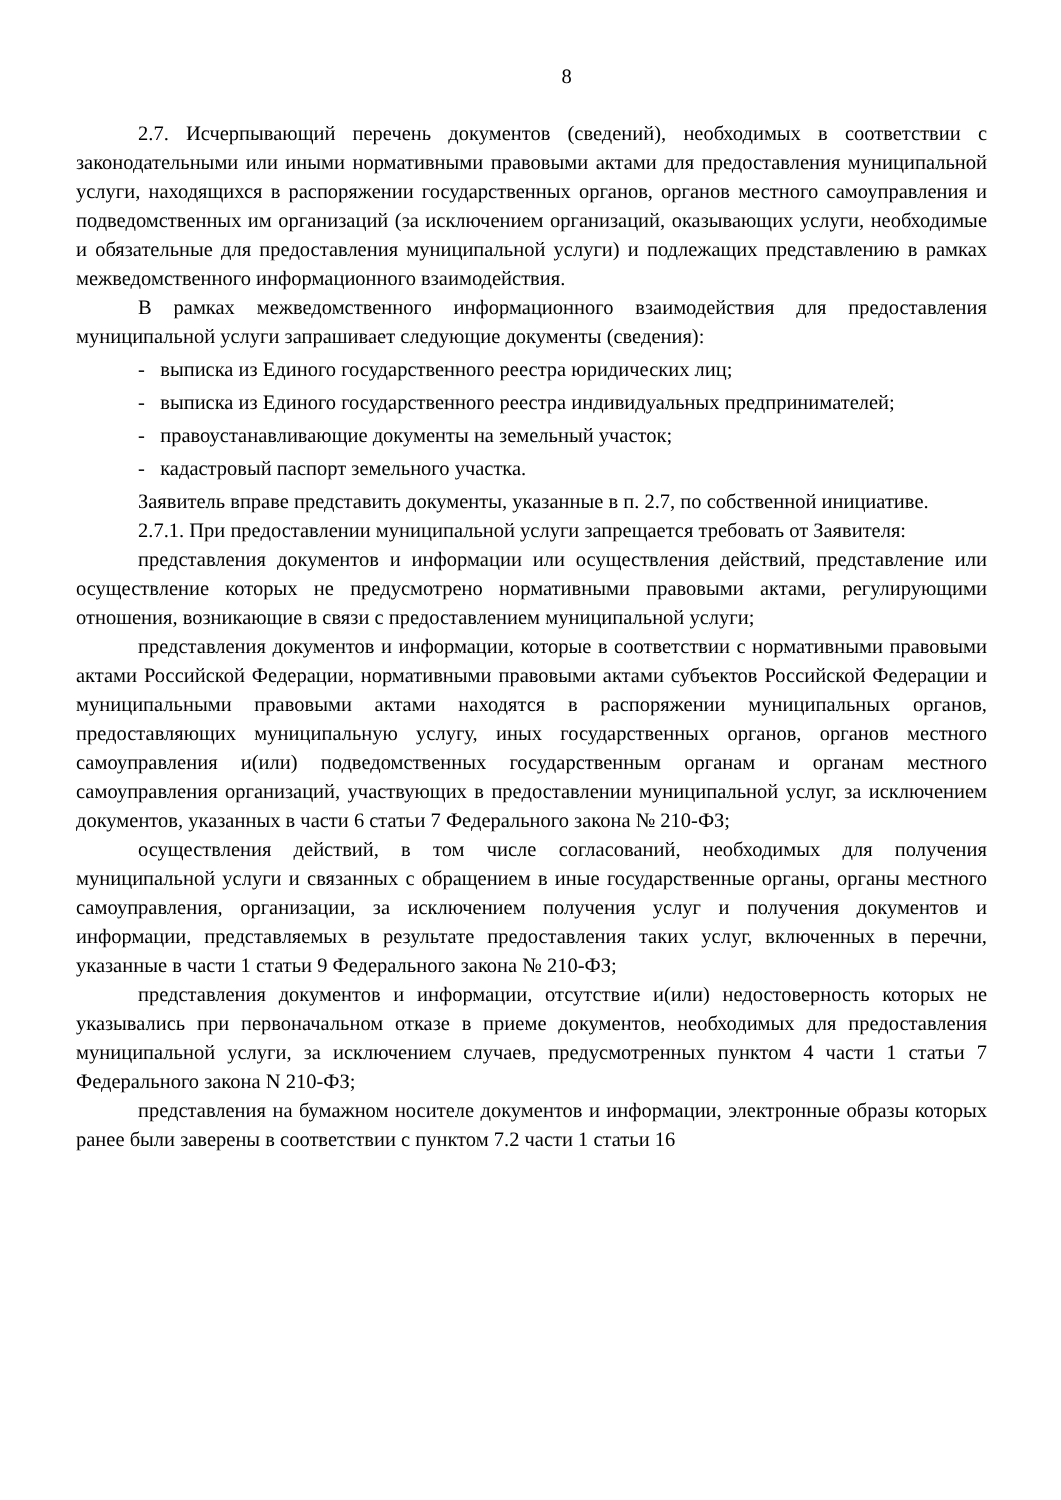8
2.7. Исчерпывающий перечень документов (сведений), необходимых в соответствии с законодательными или иными нормативными правовыми актами для предоставления муниципальной услуги, находящихся в распоряжении государственных органов, органов местного самоуправления и подведомственных им организаций (за исключением организаций, оказывающих услуги, необходимые и обязательные для предоставления муниципальной услуги) и подлежащих представлению в рамках межведомственного информационного взаимодействия.
В рамках межведомственного информационного взаимодействия для предоставления муниципальной услуги запрашивает следующие документы (сведения):
- выписка из Единого государственного реестра юридических лиц;
- выписка из Единого государственного реестра индивидуальных предпринимателей;
- правоустанавливающие документы на земельный участок;
- кадастровый паспорт земельного участка.
Заявитель вправе представить документы, указанные в п. 2.7, по собственной инициативе.
2.7.1. При предоставлении муниципальной услуги запрещается требовать от Заявителя:
представления документов и информации или осуществления действий, представление или осуществление которых не предусмотрено нормативными правовыми актами, регулирующими отношения, возникающие в связи с предоставлением муниципальной услуги;
представления документов и информации, которые в соответствии с нормативными правовыми актами Российской Федерации, нормативными правовыми актами субъектов Российской Федерации и муниципальными правовыми актами находятся в распоряжении муниципальных органов, предоставляющих муниципальную услугу, иных государственных органов, органов местного самоуправления и(или) подведомственных государственным органам и органам местного самоуправления организаций, участвующих в предоставлении муниципальной услуг, за исключением документов, указанных в части 6 статьи 7 Федерального закона № 210-ФЗ;
осуществления действий, в том числе согласований, необходимых для получения муниципальной услуги и связанных с обращением в иные государственные органы, органы местного самоуправления, организации, за исключением получения услуг и получения документов и информации, представляемых в результате предоставления таких услуг, включенных в перечни, указанные в части 1 статьи 9 Федерального закона № 210-ФЗ;
представления документов и информации, отсутствие и(или) недостоверность которых не указывались при первоначальном отказе в приеме документов, необходимых для предоставления муниципальной услуги, за исключением случаев, предусмотренных пунктом 4 части 1 статьи 7 Федерального закона N 210-ФЗ;
представления на бумажном носителе документов и информации, электронные образы которых ранее были заверены в соответствии с пунктом 7.2 части 1 статьи 16